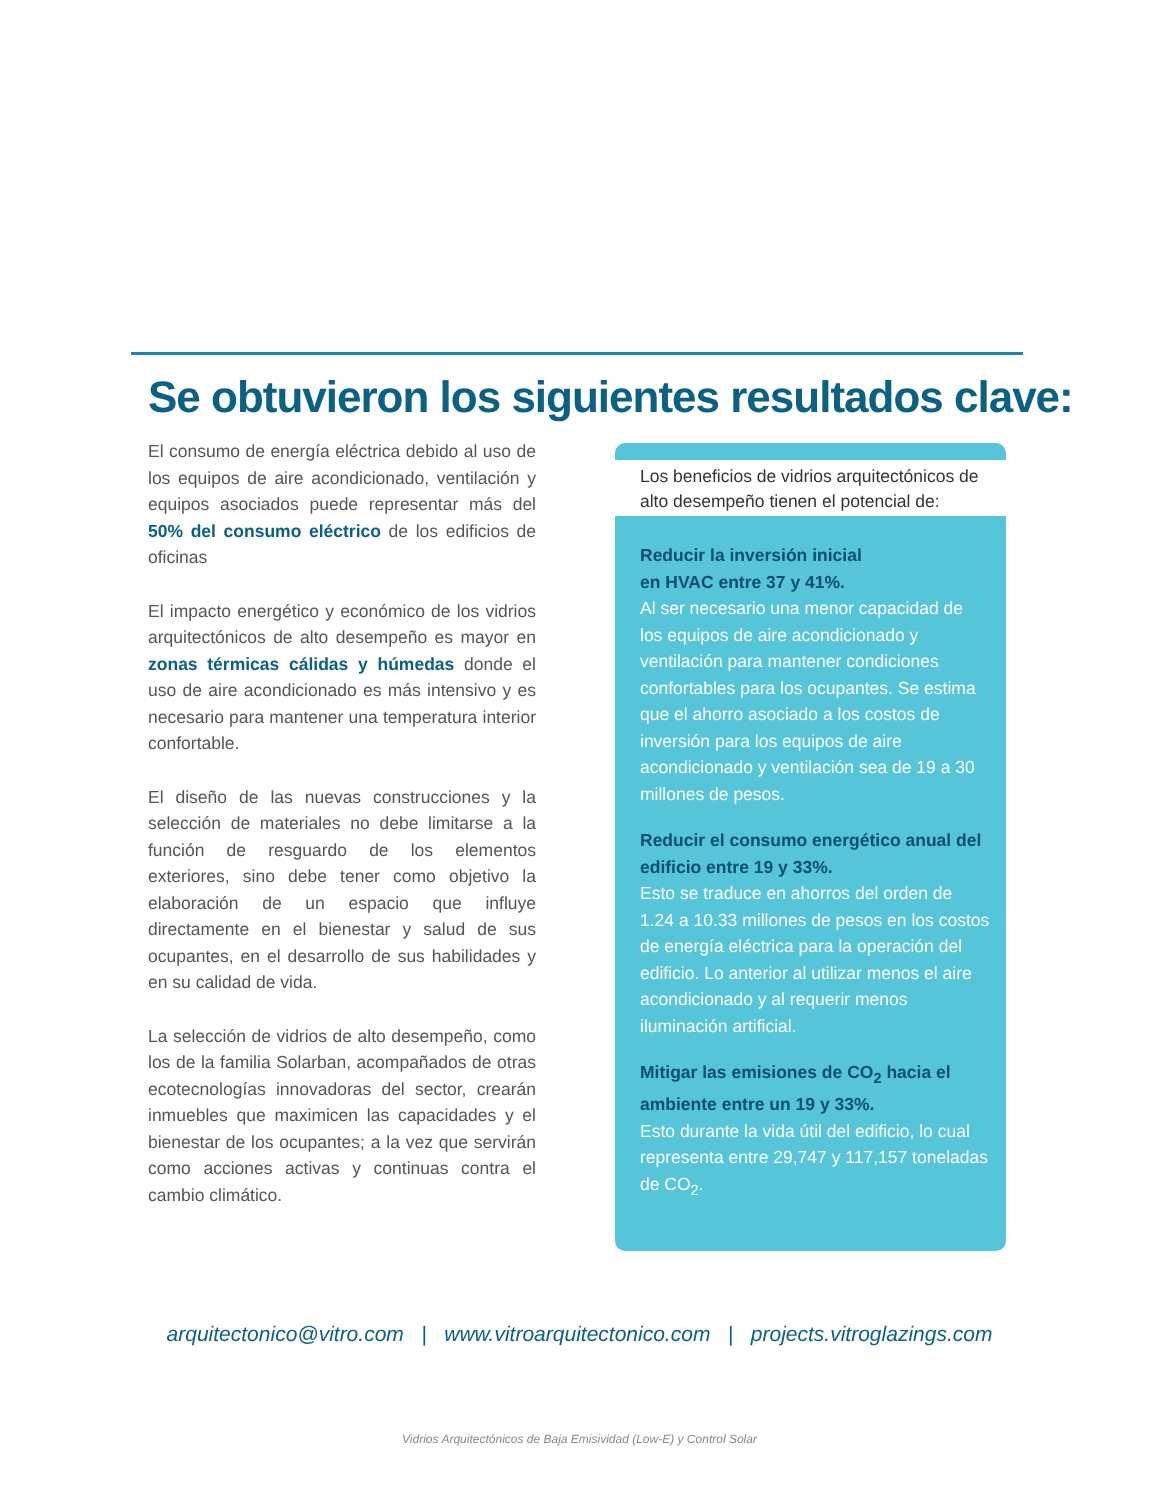Se obtuvieron los siguientes resultados clave:
El consumo de energía eléctrica debido al uso de los equipos de aire acondicionado, ventilación y equipos asociados puede representar más del 50% del consumo eléctrico de los edificios de oficinas
El impacto energético y económico de los vidrios arquitectónicos de alto desempeño es mayor en zonas térmicas cálidas y húmedas donde el uso de aire acondicionado es más intensivo y es necesario para mantener una temperatura interior confortable.
El diseño de las nuevas construcciones y la selección de materiales no debe limitarse a la función de resguardo de los elementos exteriores, sino debe tener como objetivo la elaboración de un espacio que influye directamente en el bienestar y salud de sus ocupantes, en el desarrollo de sus habilidades y en su calidad de vida.
La selección de vidrios de alto desempeño, como los de la familia Solarban, acompañados de otras ecotecnologías innovadoras del sector, crearán inmuebles que maximicen las capacidades y el bienestar de los ocupantes; a la vez que servirán como acciones activas y continuas contra el cambio climático.
Los beneficios de vidrios arquitectónicos de alto desempeño tienen el potencial de:
Reducir la inversión inicial
en HVAC entre 37 y 41%.
Al ser necesario una menor capacidad de los equipos de aire acondicionado y ventilación para mantener condiciones confortables para los ocupantes. Se estima que el ahorro asociado a los costos de inversión para los equipos de aire acondicionado y ventilación sea de 19 a 30 millones de pesos.
Reducir el consumo energético anual del edificio entre 19 y 33%.
Esto se traduce en ahorros del orden de 1.24 a 10.33 millones de pesos en los costos de energía eléctrica para la operación del edificio. Lo anterior al utilizar menos el aire acondicionado y al requerir menos iluminación artificial.
Mitigar las emisiones de CO<sub>2</sub> hacia el ambiente entre un 19 y 33%.
Esto durante la vida útil del edificio, lo cual representa entre 29,747 y 117,157 toneladas de CO<sub>2</sub>.
arquitectonico@vitro.com | www.vitroarquitectonico.com | projects.vitroglazings.com
Vidrios Arquitectónicos de Baja Emisividad (Low-E) y Control Solar